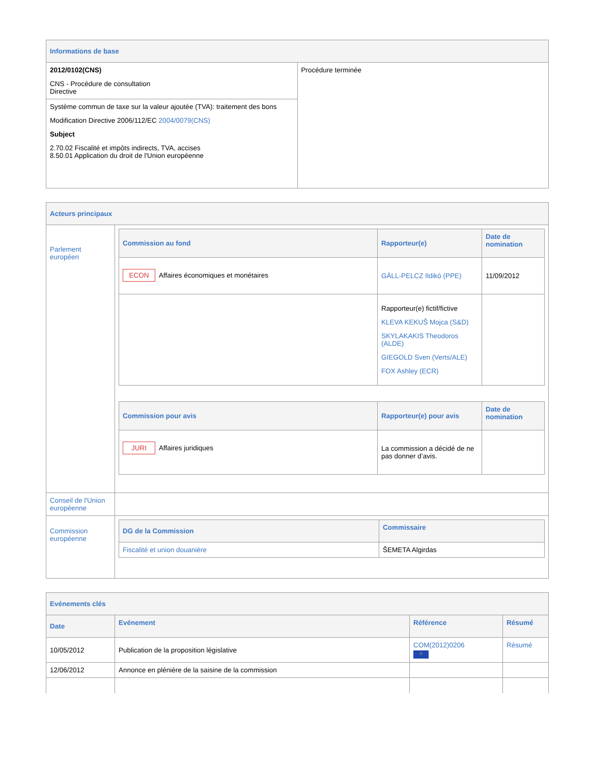| Informations de base | |
| 2012/0102(CNS) CNS - Procédure de consultation Directive | Procédure terminée |
| Système commun de taxe sur la valeur ajoutée (TVA): traitement des bons Modification Directive 2006/112/EC 2004/0079(CNS) Subject 2.70.02 Fiscalité et impôts indirects, TVA, accises 8.50.01 Application du droit de l'Union européenne | |
| Acteurs principaux | |
| Parlement européen | / Commission au fond / Rapporteur(e) / Date de nomination / / --- / --- / --- / / ECON Affaires économiques et monétaires / GÁLL-PELCZ Ildikó (PPE) / 11/09/2012 / / / Rapporteur(e) fictif/fictive KLEVA KEKUŠ Mojca (S&D) SKYLAKAKIS Theodoros (ALDE) GIEGOLD Sven (Verts/ALE) FOX Ashley (ECR) / / / Commission pour avis / Rapporteur(e) pour avis / Date de nomination / / --- / --- / --- / / JURI Affaires juridiques / La commission a décidé de ne pas donner d’avis. / / |
| Conseil de l'Union européenne | |
| Commission européenne | / DG de la Commission / Commissaire / / --- / --- / / Fiscalité et union douanière / ŠEMETA Algirdas / |
| Evénements clés | | | |
| Date | Evénement | Référence | Résumé |
| 10/05/2012 | Publication de la proposition législative | COM(2012)0206 ○ | Résumé |
| 12/06/2012 | Annonce en plénière de la saisine de la commission | | |